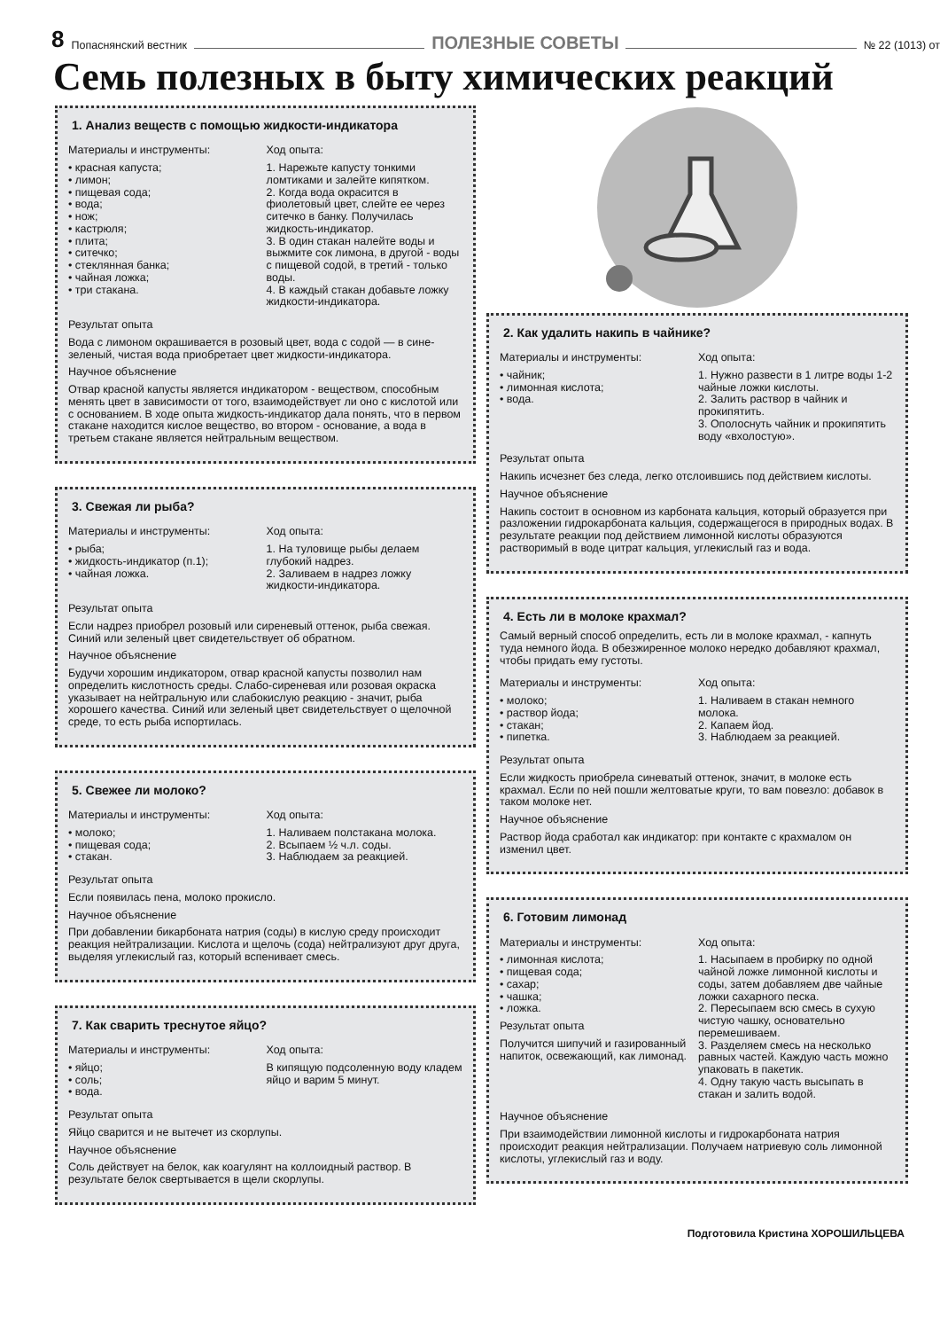8 Попаснянский вестник ПОЛЕЗНЫЕ СОВЕТЫ № 22 (1013) от
Семь полезных в быту химических реакций
1. Анализ веществ с помощью жидкости-индикатора
Материалы и инструменты:
• красная капуста;
• лимон;
• пищевая сода;
• вода;
• нож;
• кастрюля;
• плита;
• ситечко;
• стеклянная банка;
• чайная ложка;
• три стакана.
Ход опыта:
1. Нарежьте капусту тонкими ломтиками и залейте кипятком.
2. Когда вода окрасится в фиолетовый цвет, слейте ее через ситечко в банку. Получилась жидкость-индикатор.
3. В один стакан налейте воды и выжмите сок лимона, в другой - воды с пищевой содой, в третий - только воды.
4. В каждый стакан добавьте ложку жидкости-индикатора.
Результат опыта
Вода с лимоном окрашивается в розовый цвет, вода с содой — в сине-зеленый, чистая вода приобретает цвет жидкости-индикатора.
Научное объяснение
Отвар красной капусты является индикатором - веществом, способным менять цвет в зависимости от того, взаимодействует ли оно с кислотой или с основанием. В ходе опыта жидкость-индикатор дала понять, что в первом стакане находится кислое вещество, во втором - основание, а вода в третьем стакане является нейтральным веществом.
3. Свежая ли рыба?
Материалы и инструменты:
• рыба;
• жидкость-индикатор (п.1);
• чайная ложка.
Ход опыта:
1. На туловище рыбы делаем глубокий надрез.
2. Заливаем в надрез ложку жидкости-индикатора.
Результат опыта
Если надрез приобрел розовый или сиреневый оттенок, рыба свежая. Синий или зеленый цвет свидетельствует об обратном.
Научное объяснение
Будучи хорошим индикатором, отвар красной капусты позволил нам определить кислотность среды. Слабо-сиреневая или розовая окраска указывает на нейтральную или слабокислую реакцию - значит, рыба хорошего качества. Синий или зеленый цвет свидетельствует о щелочной среде, то есть рыба испортилась.
5. Свежее ли молоко?
Материалы и инструменты:
• молоко;
• пищевая сода;
• стакан.
Ход опыта:
1. Наливаем полстакана молока.
2. Всыпаем ½ ч.л. соды.
3. Наблюдаем за реакцией.
Результат опыта
Если появилась пена, молоко прокисло.
Научное объяснение
При добавлении бикарбоната натрия (соды) в кислую среду происходит реакция нейтрализации. Кислота и щелочь (сода) нейтрализуют друг друга, выделяя углекислый газ, который вспенивает смесь.
7. Как сварить треснутое яйцо?
Материалы и инструменты:
• яйцо;
• соль;
• вода.
Ход опыта:
В кипящую подсоленную воду кладем яйцо и варим 5 минут.
Результат опыта
Яйцо сварится и не вытечет из скорлупы.
Научное объяснение
Соль действует на белок, как коагулянт на коллоидный раствор. В результате белок свертывается в щели скорлупы.
2. Как удалить накипь в чайнике?
Материалы и инструменты:
• чайник;
• лимонная кислота;
• вода.
Ход опыта:
1. Нужно развести в 1 литре воды 1-2 чайные ложки кислоты.
2. Залить раствор в чайник и прокипятить.
3. Ополоснуть чайник и прокипятить воду «вхолостую».
Результат опыта
Накипь исчезнет без следа, легко отслоившись под действием кислоты.
Научное объяснение
Накипь состоит в основном из карбоната кальция, который образуется при разложении гидрокарбоната кальция, содержащегося в природных водах. В результате реакции под действием лимонной кислоты образуются растворимый в воде цитрат кальция, углекислый газ и вода.
4. Есть ли в молоке крахмал?
Самый верный способ определить, есть ли в молоке крахмал, - капнуть туда немного йода. В обезжиренное молоко нередко добавляют крахмал, чтобы придать ему густоты.
Материалы и инструменты:
• молоко;
• раствор йода;
• стакан;
• пипетка.
Ход опыта:
1. Наливаем в стакан немного молока.
2. Капаем йод.
3. Наблюдаем за реакцией.
Результат опыта
Если жидкость приобрела синеватый оттенок, значит, в молоке есть крахмал. Если по ней пошли желтоватые круги, то вам повезло: добавок в таком молоке нет.
Научное объяснение
Раствор йода сработал как индикатор: при контакте с крахмалом он изменил цвет.
6. Готовим лимонад
Материалы и инструменты:
• лимонная кислота;
• пищевая сода;
• сахар;
• чашка;
• ложка.
Результат опыта
Получится шипучий и газированный напиток, освежающий, как лимонад.
Ход опыта:
1. Насыпаем в пробирку по одной чайной ложке лимонной кислоты и соды, затем добавляем две чайные ложки сахарного песка.
2. Пересыпаем всю смесь в сухую чистую чашку, основательно перемешиваем.
3. Разделяем смесь на несколько равных частей. Каждую часть можно упаковать в пакетик.
4. Одну такую часть высыпать в стакан и залить водой.
Научное объяснение
При взаимодействии лимонной кислоты и гидрокарбоната натрия происходит реакция нейтрализации. Получаем натриевую соль лимонной кислоты, углекислый газ и воду.
Подготовила Кристина ХОРОШИЛЬЦЕВА